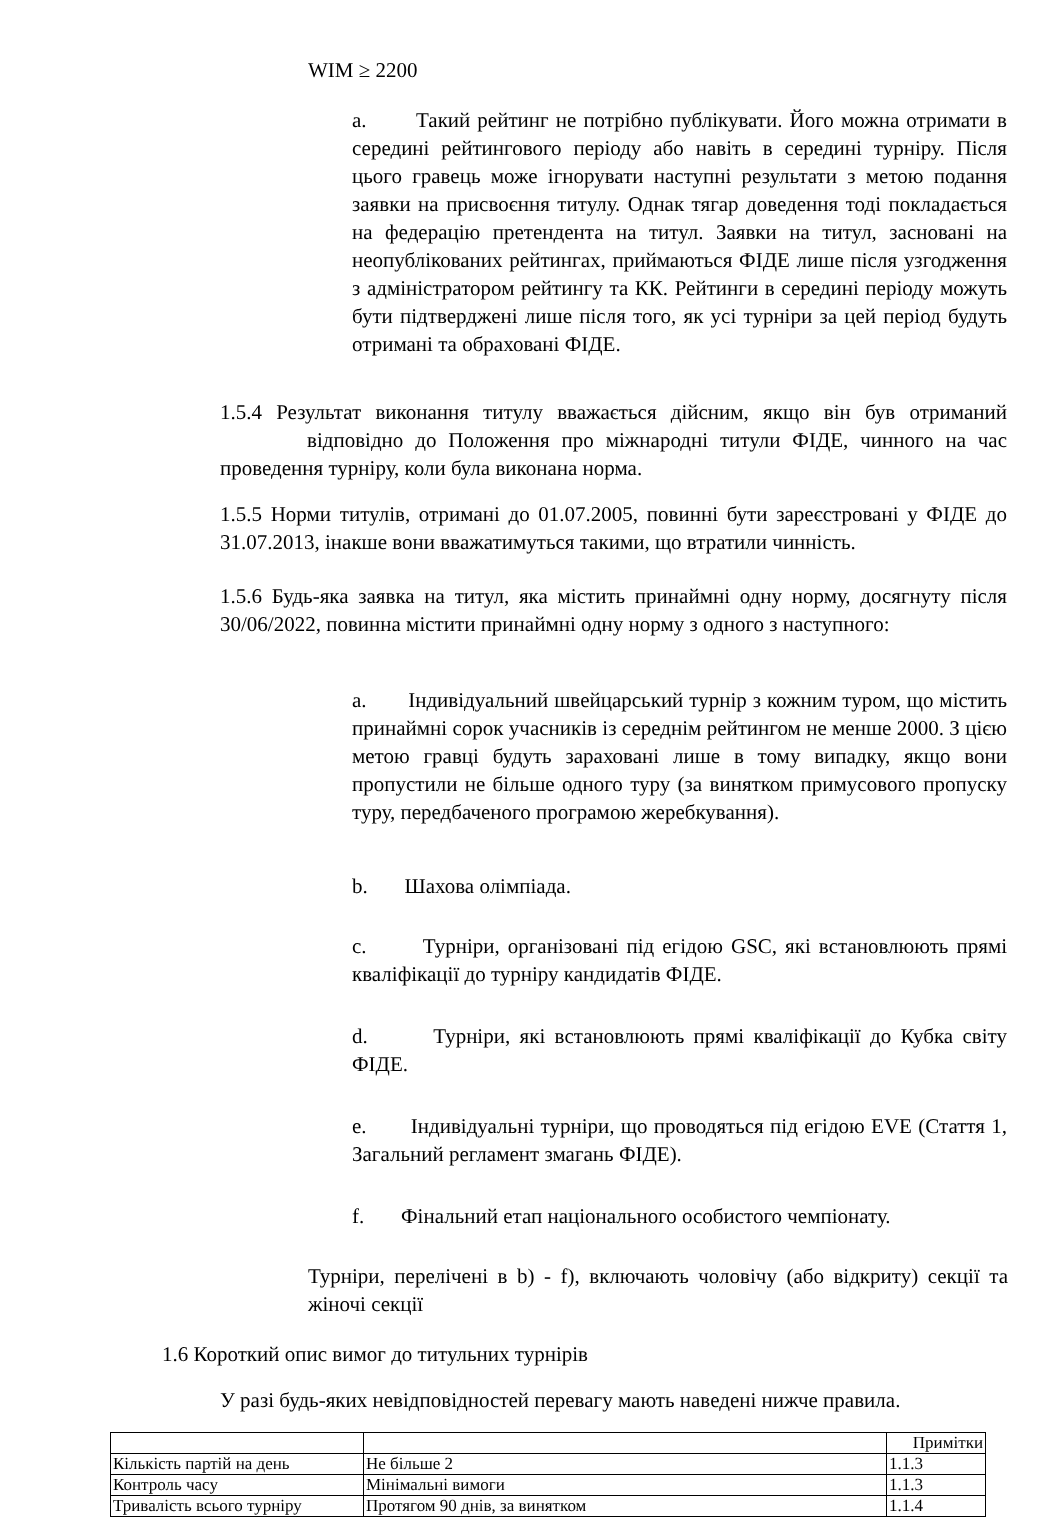WIM ≥ 2200
a. Такий рейтинг не потрібно публікувати. Його можна отримати в середині рейтингового періоду або навіть в середині турніру. Після цього гравець може ігнорувати наступні результати з метою подання заявки на присвоєння титулу. Однак тягар доведення тоді покладається на федерацію претендента на титул. Заявки на титул, засновані на неопублікованих рейтингах, приймаються ФІДЕ лише після узгодження з адміністратором рейтингу та КК. Рейтинги в середині періоду можуть бути підтверджені лише після того, як усі турніри за цей період будуть отримані та обраховані ФІДЕ.
1.5.4 Результат виконання титулу вважається дійсним, якщо він був отриманий відповідно до Положення про міжнародні титули ФІДЕ, чинного на час проведення турніру, коли була виконана норма.
1.5.5 Норми титулів, отримані до 01.07.2005, повинні бути зареєстровані у ФІДЕ до 31.07.2013, інакше вони вважатимуться такими, що втратили чинність.
1.5.6 Будь-яка заявка на титул, яка містить принаймні одну норму, досягнуту після 30/06/2022, повинна містити принаймні одну норму з одного з наступного:
a. Індивідуальний швейцарський турнір з кожним туром, що містить принаймні сорок учасників із середнім рейтингом не менше 2000. З цією метою гравці будуть зараховані лише в тому випадку, якщо вони пропустили не більше одного туру (за винятком примусового пропуску туру, передбаченого програмою жеребкування).
b. Шахова олімпіада.
c. Турніри, організовані під егідою GSC, які встановлюють прямі кваліфікації до турніру кандидатів ФІДЕ.
d. Турніри, які встановлюють прямі кваліфікації до Кубка світу ФІДЕ.
e. Індивідуальні турніри, що проводяться під егідою EVE (Стаття 1, Загальний регламент змагань ФІДЕ).
f. Фінальний етап національного особистого чемпіонату.
Турніри, перелічені в b) - f), включають чоловічу (або відкриту) секції та жіночі секції
1.6 Короткий опис вимог до титульних турнірів
У разі будь-яких невідповідностей перевагу мають наведені нижче правила.
| | | Примітки |
| Кількість партій на день | Не більше 2 | 1.1.3 |
| Контроль часу | Мінімальні вимоги | 1.1.3 |
| Тривалість всього турніру | Протягом 90 днів, за винятком | 1.1.4 |